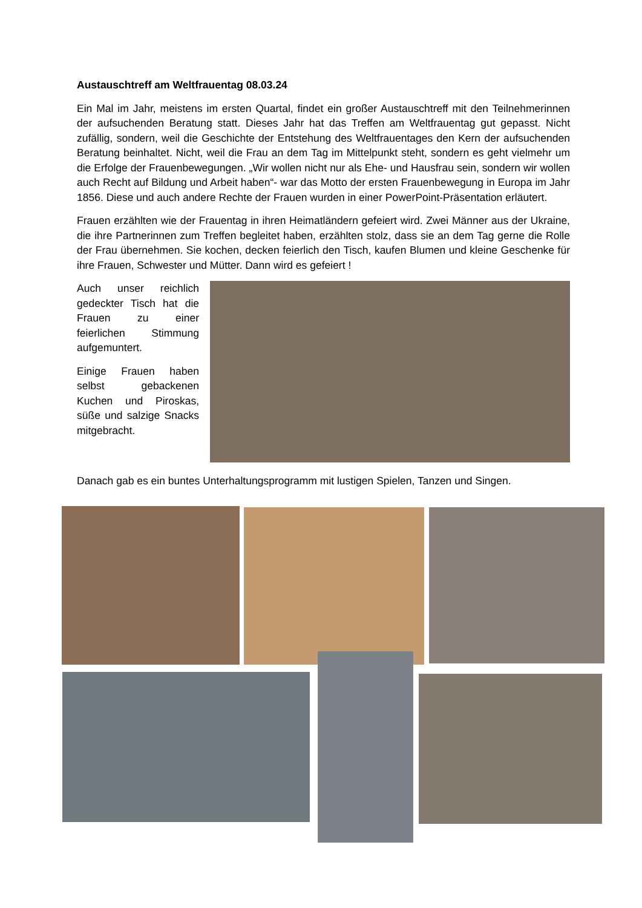Austauschtreff am Weltfrauentag 08.03.24
Ein Mal im Jahr, meistens im ersten Quartal, findet ein großer Austauschtreff mit den Teilnehmerinnen der aufsuchenden Beratung statt. Dieses Jahr hat das Treffen am Weltfrauentag gut gepasst. Nicht zufällig, sondern, weil die Geschichte der Entstehung des Weltfrauentages den Kern der aufsuchenden Beratung beinhaltet. Nicht, weil die Frau an dem Tag im Mittelpunkt steht, sondern es geht vielmehr um die Erfolge der Frauenbewegungen. „Wir wollen nicht nur als Ehe- und Hausfrau sein, sondern wir wollen auch Recht auf Bildung und Arbeit haben“- war das Motto der ersten Frauenbewegung in Europa im Jahr 1856. Diese und auch andere Rechte der Frauen wurden in einer PowerPoint-Präsentation erläutert.
Frauen erzählten wie der Frauentag in ihren Heimatländern gefeiert wird. Zwei Männer aus der Ukraine, die ihre Partnerinnen zum Treffen begleitet haben, erzählten stolz, dass sie an dem Tag gerne die Rolle der Frau übernehmen. Sie kochen, decken feierlich den Tisch, kaufen Blumen und kleine Geschenke für ihre Frauen, Schwester und Mütter. Dann wird es gefeiert !
Auch unser reichlich gedeckter Tisch hat die Frauen zu einer feierlichen Stimmung aufgemuntert.
Einige Frauen haben selbst gebackenen Kuchen und Piroskas, süße und salzige Snacks mitgebracht.
Danach gab es ein buntes Unterhaltungsprogramm mit lustigen Spielen, Tanzen und Singen.